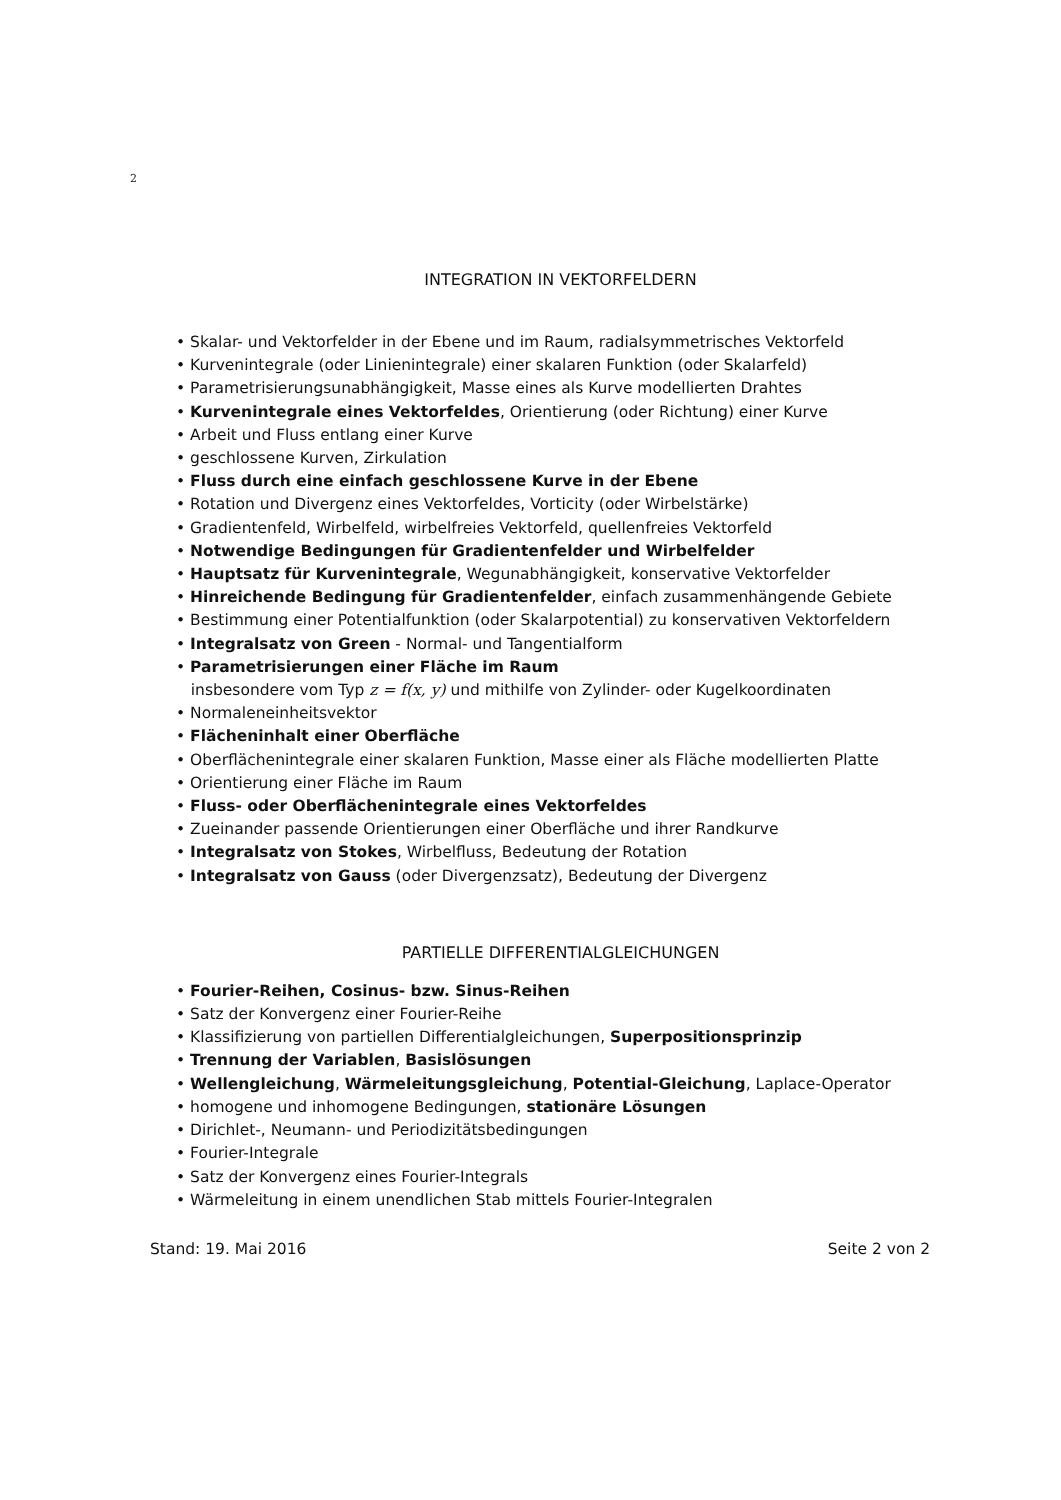2
INTEGRATION IN VEKTORFELDERN
• Skalar- und Vektorfelder in der Ebene und im Raum, radialsymmetrisches Vektorfeld
• Kurvenintegrale (oder Linienintegrale) einer skalaren Funktion (oder Skalarfeld)
• Parametrisierungsunabhängigkeit, Masse eines als Kurve modellierten Drahtes
• Kurvenintegrale eines Vektorfeldes, Orientierung (oder Richtung) einer Kurve
• Arbeit und Fluss entlang einer Kurve
• geschlossene Kurven, Zirkulation
• Fluss durch eine einfach geschlossene Kurve in der Ebene
• Rotation und Divergenz eines Vektorfeldes, Vorticity (oder Wirbelstärke)
• Gradientenfeld, Wirbelfeld, wirbelfreies Vektorfeld, quellenfreies Vektorfeld
• Notwendige Bedingungen für Gradientenfelder und Wirbelfelder
• Hauptsatz für Kurvenintegrale, Wegunabhängigkeit, konservative Vektorfelder
• Hinreichende Bedingung für Gradientenfelder, einfach zusammenhängende Gebiete
• Bestimmung einer Potentialfunktion (oder Skalarpotential) zu konservativen Vektorfeldern
• Integralsatz von Green - Normal- und Tangentialform
• Parametrisierungen einer Fläche im Raum
insbesondere vom Typ z = f(x, y) und mithilfe von Zylinder- oder Kugelkoordinaten
• Normaleneinheitsvektor
• Flächeninhalt einer Oberfläche
• Oberflächenintegrale einer skalaren Funktion, Masse einer als Fläche modellierten Platte
• Orientierung einer Fläche im Raum
• Fluss- oder Oberflächenintegrale eines Vektorfeldes
• Zueinander passende Orientierungen einer Oberfläche und ihrer Randkurve
• Integralsatz von Stokes, Wirbelfluss, Bedeutung der Rotation
• Integralsatz von Gauss (oder Divergenzsatz), Bedeutung der Divergenz
PARTIELLE DIFFERENTIALGLEICHUNGEN
• Fourier-Reihen, Cosinus- bzw. Sinus-Reihen
• Satz der Konvergenz einer Fourier-Reihe
• Klassifizierung von partiellen Differentialgleichungen, Superpositionsprinzip
• Trennung der Variablen, Basislösungen
• Wellengleichung, Wärmeleitungsgleichung, Potential-Gleichung, Laplace-Operator
• homogene und inhomogene Bedingungen, stationäre Lösungen
• Dirichlet-, Neumann- und Periodizitätsbedingungen
• Fourier-Integrale
• Satz der Konvergenz eines Fourier-Integrals
• Wärmeleitung in einem unendlichen Stab mittels Fourier-Integralen
Stand: 19. Mai 2016 Seite 2 von 2